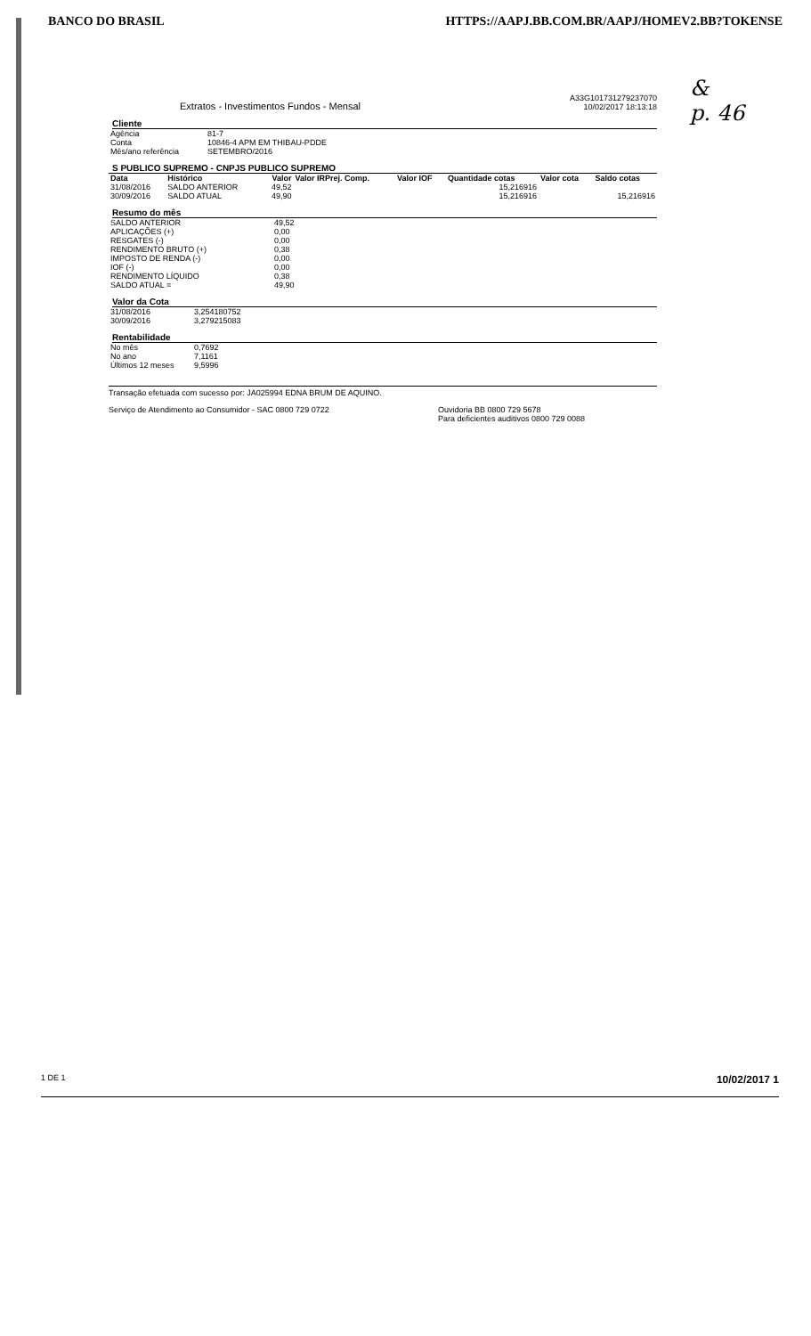BANCO DO BRASIL HTTPS://AAPJ.BB.COM.BR/AAPJ/HOMEV2.BB?TOKENSE
&
p. 46
Extratos - Investimentos Fundos - Mensal A33G101731279237070
10/02/2017 18:13:18
Cliente
| Agência | 81-7 |
| Conta | 10846-4 APM EM THIBAU-PDDE |
| Mês/ano referência | SETEMBRO/2016 |
S PUBLICO SUPREMO - CNPJS PUBLICO SUPREMO
| Data | Histórico | Valor | Valor IRPrej. Comp. | Valor IOF | Quantidade cotas | Valor cota | Saldo cotas |
| --- | --- | --- | --- | --- | --- | --- | --- |
| 31/08/2016 | SALDO ANTERIOR | 49,52 | | | 15,216916 | | |
| 30/09/2016 | SALDO ATUAL | 49,90 | | | 15,216916 | | 15,216916 |
Resumo do mês
| SALDO ANTERIOR | 49,52 |
| APLICAÇÕES (+) | 0,00 |
| RESGATES (-) | 0,00 |
| RENDIMENTO BRUTO (+) | 0,38 |
| IMPOSTO DE RENDA (-) | 0,00 |
| IOF (-) | 0,00 |
| RENDIMENTO LÍQUIDO | 0,38 |
| SALDO ATUAL = | 49,90 |
Valor da Cota
| 31/08/2016 | 3,254180752 |
| 30/09/2016 | 3,279215083 |
Rentabilidade
| No mês | 0,7692 |
| No ano | 7,1161 |
| Últimos 12 meses | 9,5996 |
Transação efetuada com sucesso por: JA025994 EDNA BRUM DE AQUINO.
Serviço de Atendimento ao Consumidor - SAC 0800 729 0722 Ouvidoria BB 0800 729 5678
Para deficientes auditivos 0800 729 0088
1 DE 1 10/02/2017 1